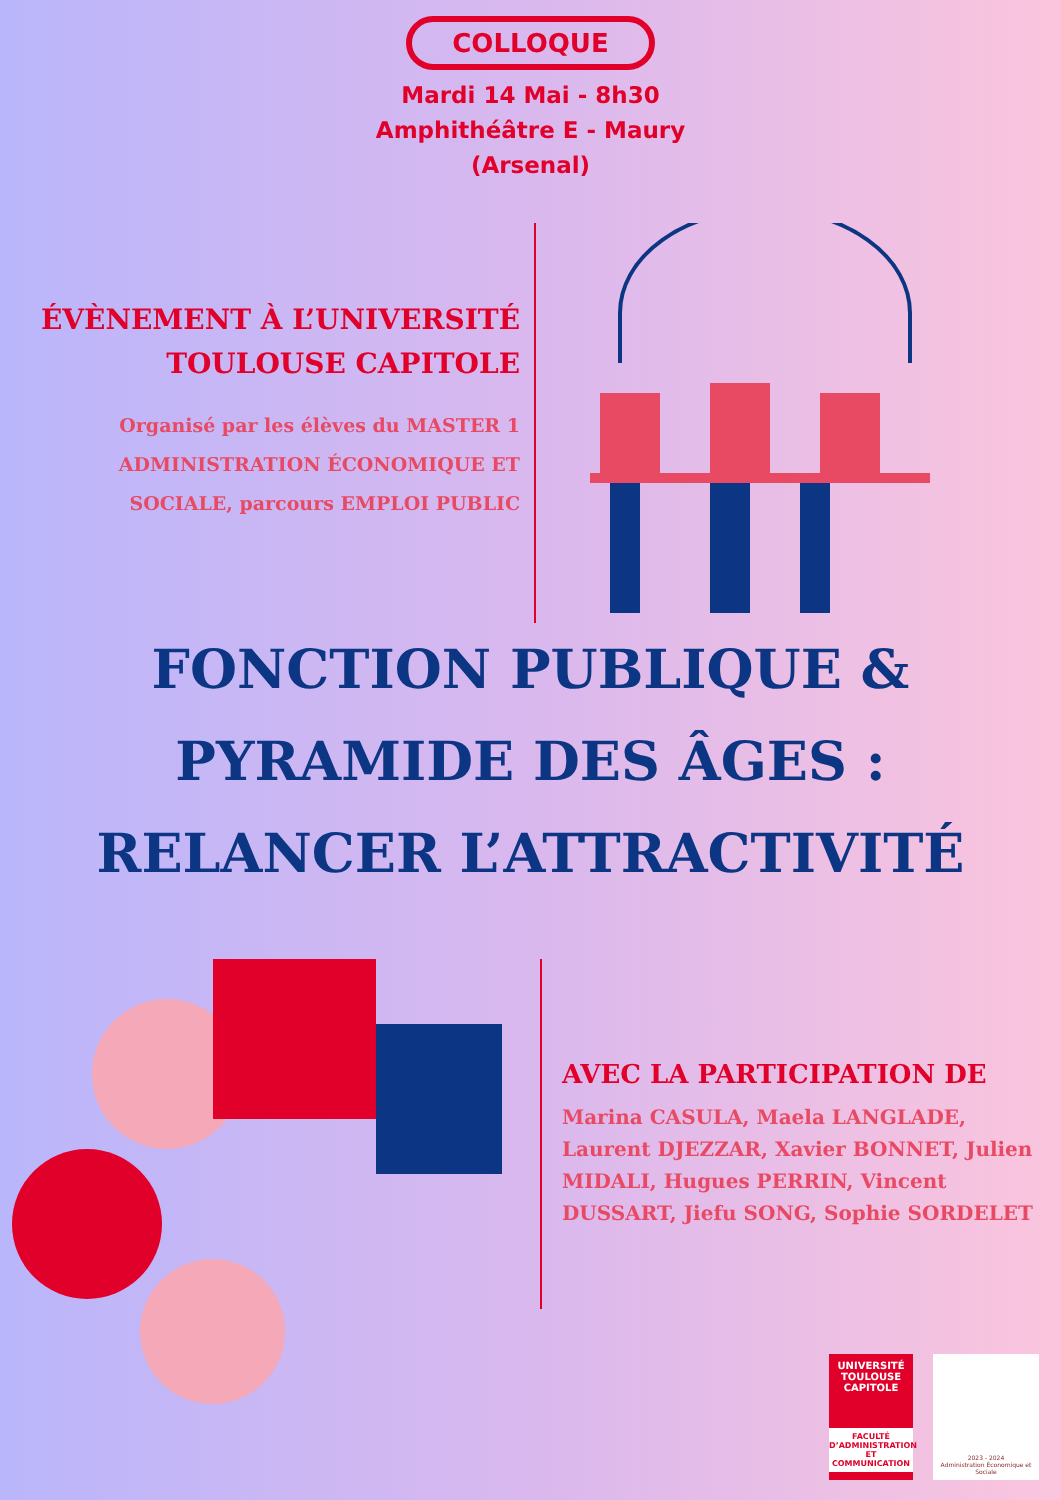COLLOQUE
Mardi 14 Mai - 8h30
Amphithéâtre E - Maury
(Arsenal)
ÉVÈNEMENT À L’UNIVERSITÉ
TOULOUSE CAPITOLE
Organisé par les élèves du MASTER 1
ADMINISTRATION ÉCONOMIQUE ET
SOCIALE, parcours EMPLOI PUBLIC
FONCTION PUBLIQUE &
PYRAMIDE DES ÂGES :
RELANCER L’ATTRACTIVITÉ
AVEC LA PARTICIPATION DE
Marina CASULA, Maela LANGLADE, Laurent DJEZZAR, Xavier BONNET, Julien MIDALI, Hugues PERRIN, Vincent DUSSART, Jiefu SONG, Sophie SORDELET
UNIVERSITÉ
TOULOUSE
CAPITOLE
FACULTÉ
D’ADMINISTRATION
ET COMMUNICATION
2023 - 2024
Administration Économique et Sociale